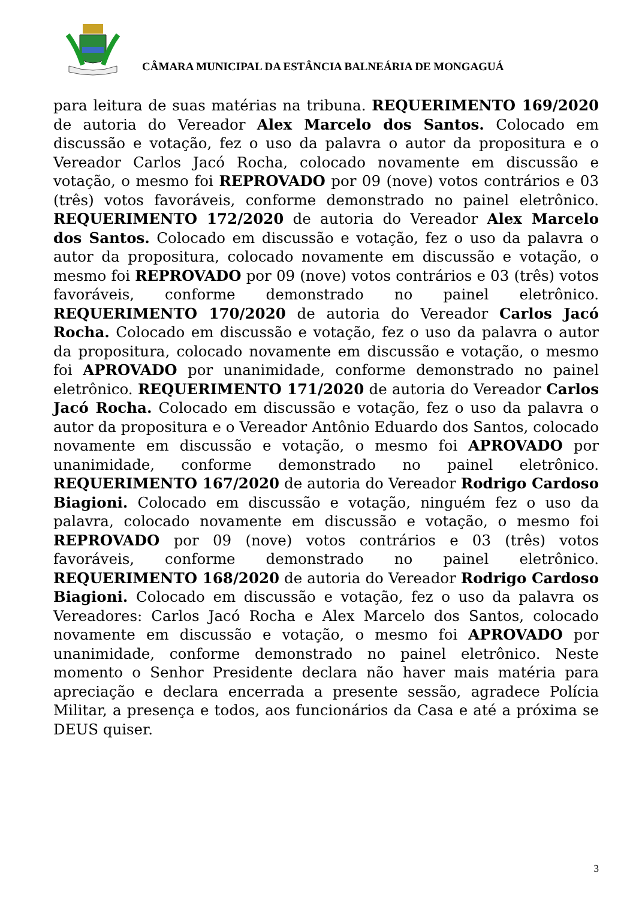CÂMARA MUNICIPAL DA ESTÂNCIA BALNEÁRIA DE MONGAGUÁ
para leitura de suas matérias na tribuna. REQUERIMENTO 169/2020 de autoria do Vereador Alex Marcelo dos Santos. Colocado em discussão e votação, fez o uso da palavra o autor da propositura e o Vereador Carlos Jacó Rocha, colocado novamente em discussão e votação, o mesmo foi REPROVADO por 09 (nove) votos contrários e 03 (três) votos favoráveis, conforme demonstrado no painel eletrônico. REQUERIMENTO 172/2020 de autoria do Vereador Alex Marcelo dos Santos. Colocado em discussão e votação, fez o uso da palavra o autor da propositura, colocado novamente em discussão e votação, o mesmo foi REPROVADO por 09 (nove) votos contrários e 03 (três) votos favoráveis, conforme demonstrado no painel eletrônico. REQUERIMENTO 170/2020 de autoria do Vereador Carlos Jacó Rocha. Colocado em discussão e votação, fez o uso da palavra o autor da propositura, colocado novamente em discussão e votação, o mesmo foi APROVADO por unanimidade, conforme demonstrado no painel eletrônico. REQUERIMENTO 171/2020 de autoria do Vereador Carlos Jacó Rocha. Colocado em discussão e votação, fez o uso da palavra o autor da propositura e o Vereador Antônio Eduardo dos Santos, colocado novamente em discussão e votação, o mesmo foi APROVADO por unanimidade, conforme demonstrado no painel eletrônico. REQUERIMENTO 167/2020 de autoria do Vereador Rodrigo Cardoso Biagioni. Colocado em discussão e votação, ninguém fez o uso da palavra, colocado novamente em discussão e votação, o mesmo foi REPROVADO por 09 (nove) votos contrários e 03 (três) votos favoráveis, conforme demonstrado no painel eletrônico. REQUERIMENTO 168/2020 de autoria do Vereador Rodrigo Cardoso Biagioni. Colocado em discussão e votação, fez o uso da palavra os Vereadores: Carlos Jacó Rocha e Alex Marcelo dos Santos, colocado novamente em discussão e votação, o mesmo foi APROVADO por unanimidade, conforme demonstrado no painel eletrônico. Neste momento o Senhor Presidente declara não haver mais matéria para apreciação e declara encerrada a presente sessão, agradece Polícia Militar, a presença e todos, aos funcionários da Casa e até a próxima se DEUS quiser.
3